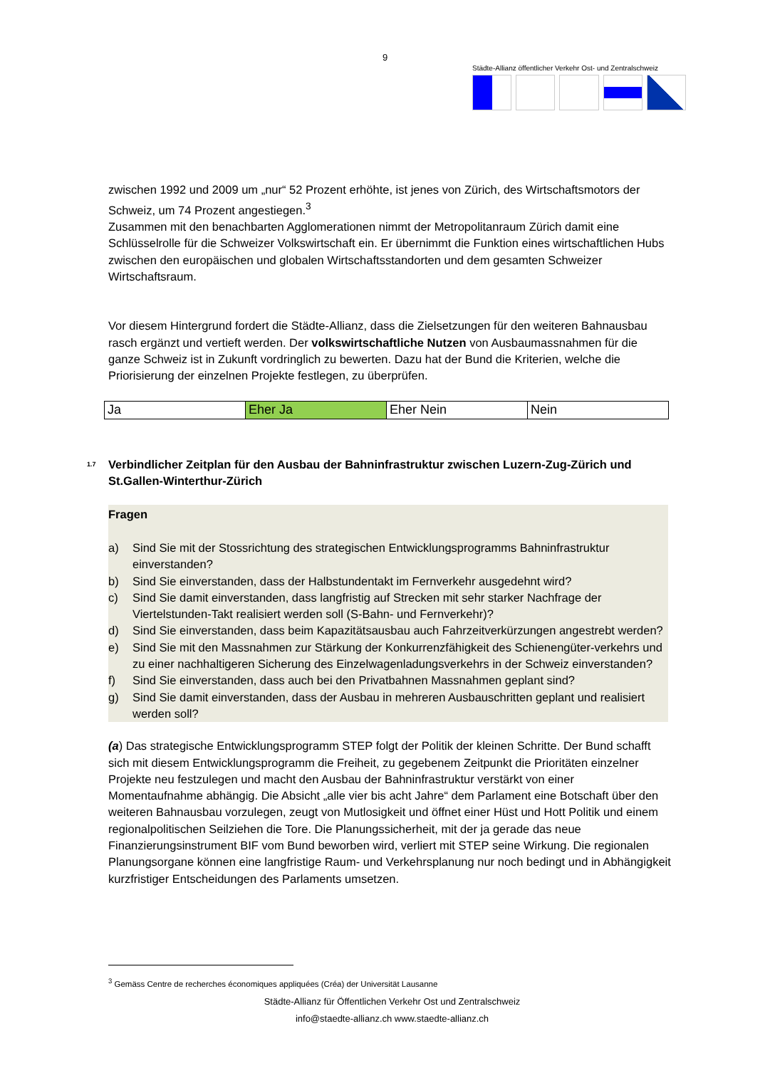9
Städte-Allianz öffentlicher Verkehr Ost- und Zentralschweiz
zwischen 1992 und 2009 um „nur“ 52 Prozent erhöhte, ist jenes von Zürich, des Wirtschaftsmotors der Schweiz, um 74 Prozent angestiegen.<sup>3</sup>
Zusammen mit den benachbarten Agglomerationen nimmt der Metropolitanraum Zürich damit eine Schlüsselrolle für die Schweizer Volkswirtschaft ein. Er übernimmt die Funktion eines wirtschaftlichen Hubs zwischen den europäischen und globalen Wirtschaftsstandorten und dem gesamten Schweizer Wirtschaftsraum.
Vor diesem Hintergrund fordert die Städte-Allianz, dass die Zielsetzungen für den weiteren Bahnausbau rasch ergänzt und vertieft werden. Der volkswirtschaftliche Nutzen von Ausbaumassnahmen für die ganze Schweiz ist in Zukunft vordringlich zu bewerten. Dazu hat der Bund die Kriterien, welche die Priorisierung der einzelnen Projekte festlegen, zu überprüfen.
| Ja | Eher Ja | Eher Nein | Nein |
1.7 Verbindlicher Zeitplan für den Ausbau der Bahninfrastruktur zwischen Luzern-Zug-Zürich und St.Gallen-Winterthur-Zürich
Fragen
a) Sind Sie mit der Stossrichtung des strategischen Entwicklungsprogramms Bahninfrastruktur einverstanden?
b) Sind Sie einverstanden, dass der Halbstundentakt im Fernverkehr ausgedehnt wird?
c) Sind Sie damit einverstanden, dass langfristig auf Strecken mit sehr starker Nachfrage der Viertelstunden-Takt realisiert werden soll (S-Bahn- und Fernverkehr)?
d) Sind Sie einverstanden, dass beim Kapazitätsausbau auch Fahrzeitverkürzungen angestrebt werden?
e) Sind Sie mit den Massnahmen zur Stärkung der Konkurrenzfähigkeit des Schienengüter-verkehrs und zu einer nachhaltigeren Sicherung des Einzelwagenladungsverkehrs in der Schweiz einverstanden?
f) Sind Sie einverstanden, dass auch bei den Privatbahnen Massnahmen geplant sind?
g) Sind Sie damit einverstanden, dass der Ausbau in mehreren Ausbauschritten geplant und realisiert werden soll?
(a) Das strategische Entwicklungsprogramm STEP folgt der Politik der kleinen Schritte. Der Bund schafft sich mit diesem Entwicklungsprogramm die Freiheit, zu gegebenem Zeitpunkt die Prioritäten einzelner Projekte neu festzulegen und macht den Ausbau der Bahninfrastruktur verstärkt von einer Momentaufnahme abhängig. Die Absicht „alle vier bis acht Jahre“ dem Parlament eine Botschaft über den weiteren Bahnausbau vorzulegen, zeugt von Mutlosigkeit und öffnet einer Hüst und Hott Politik und einem regionalpolitischen Seilziehen die Tore. Die Planungssicherheit, mit der ja gerade das neue Finanzierungsinstrument BIF vom Bund beworben wird, verliert mit STEP seine Wirkung. Die regionalen Planungsorgane können eine langfristige Raum- und Verkehrsplanung nur noch bedingt und in Abhängigkeit kurzfristiger Entscheidungen des Parlaments umsetzen.
<sup>3</sup> Gemäss Centre de recherches économiques appliquées (Créa) der Universität Lausanne
Städte-Allianz für Öffentlichen Verkehr Ost und Zentralschweiz
info@staedte-allianz.ch www.staedte-allianz.ch